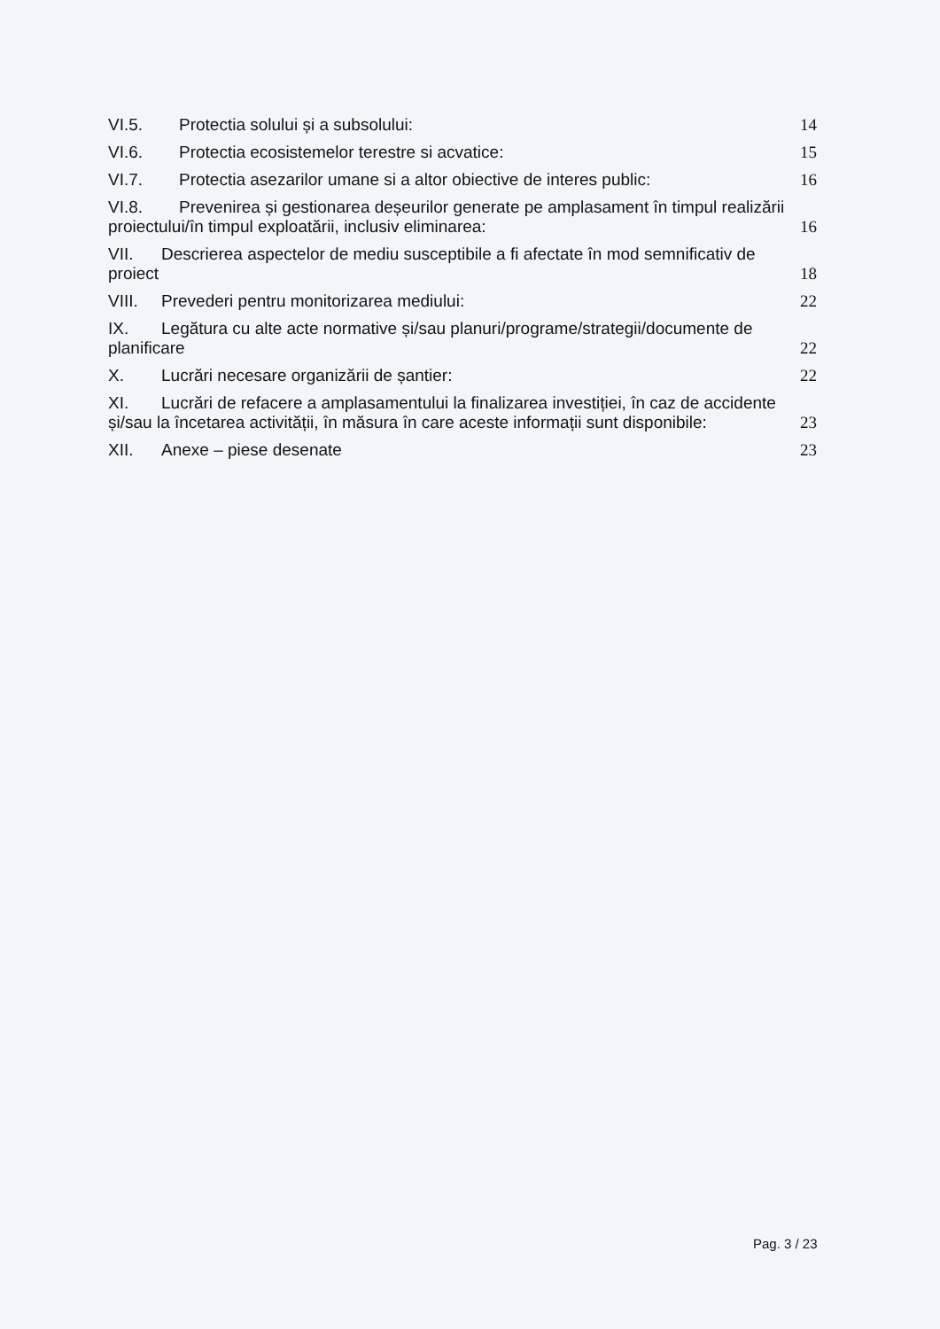VI.5. Protectia solului și a subsolului:
14
VI.6. Protectia ecosistemelor terestre si acvatice:
15
VI.7. Protectia asezarilor umane si a altor obiective de interes public:
16
VI.8. Prevenirea și gestionarea deșeurilor generate pe amplasament în timpul realizării proiectului/în timpul exploatării, inclusiv eliminarea:
16
VII. Descrierea aspectelor de mediu susceptibile a fi afectate în mod semnificativ de proiect
18
VIII. Prevederi pentru monitorizarea mediului:
22
IX. Legătura cu alte acte normative și/sau planuri/programe/strategii/documente de planificare
22
X. Lucrări necesare organizării de șantier:
22
XI. Lucrări de refacere a amplasamentului la finalizarea investiției, în caz de accidente și/sau la încetarea activității, în măsura în care aceste informații sunt disponibile:
23
XII. Anexe – piese desenate 23
Pag. 3 / 23